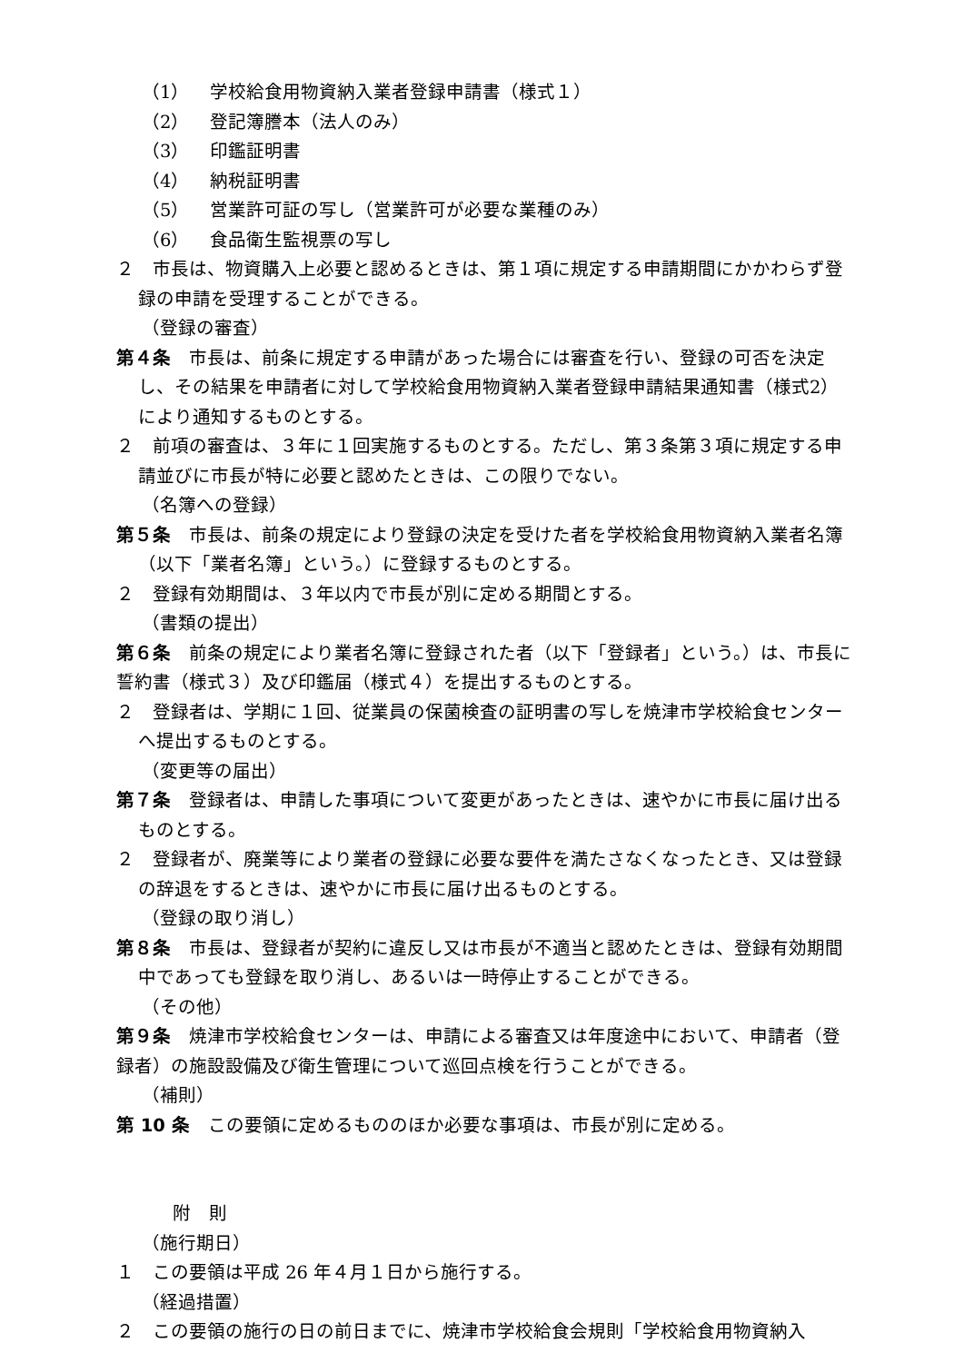（1） 学校給食用物資納入業者登録申請書（様式１）
（2） 登記簿謄本（法人のみ）
（3） 印鑑証明書
（4） 納税証明書
（5） 営業許可証の写し（営業許可が必要な業種のみ）
（6） 食品衛生監視票の写し
２　市長は、物資購入上必要と認めるときは、第１項に規定する申請期間にかかわらず登録の申請を受理することができる。
（登録の審査）
第４条　市長は、前条に規定する申請があった場合には審査を行い、登録の可否を決定し、その結果を申請者に対して学校給食用物資納入業者登録申請結果通知書（様式2）により通知するものとする。
２　前項の審査は、３年に１回実施するものとする。ただし、第３条第３項に規定する申請並びに市長が特に必要と認めたときは、この限りでない。
（名簿への登録）
第５条　市長は、前条の規定により登録の決定を受けた者を学校給食用物資納入業者名簿（以下「業者名簿」という。）に登録するものとする。
２　登録有効期間は、３年以内で市長が別に定める期間とする。
（書類の提出）
第６条　前条の規定により業者名簿に登録された者（以下「登録者」という。）は、市長に誓約書（様式３）及び印鑑届（様式４）を提出するものとする。
２　登録者は、学期に１回、従業員の保菌検査の証明書の写しを焼津市学校給食センターへ提出するものとする。
（変更等の届出）
第７条　登録者は、申請した事項について変更があったときは、速やかに市長に届け出るものとする。
２　登録者が、廃業等により業者の登録に必要な要件を満たさなくなったとき、又は登録の辞退をするときは、速やかに市長に届け出るものとする。
（登録の取り消し）
第８条　市長は、登録者が契約に違反し又は市長が不適当と認めたときは、登録有効期間中であっても登録を取り消し、あるいは一時停止することができる。
（その他）
第９条　焼津市学校給食センターは、申請による審査又は年度途中において、申請者（登録者）の施設設備及び衛生管理について巡回点検を行うことができる。
（補則）
第 10 条　この要領に定めるもののほか必要な事項は、市長が別に定める。
附　則
（施行期日）
１　この要領は平成 26 年４月１日から施行する。
（経過措置）
２　この要領の施行の日の前日までに、焼津市学校給食会規則「学校給食用物資納入